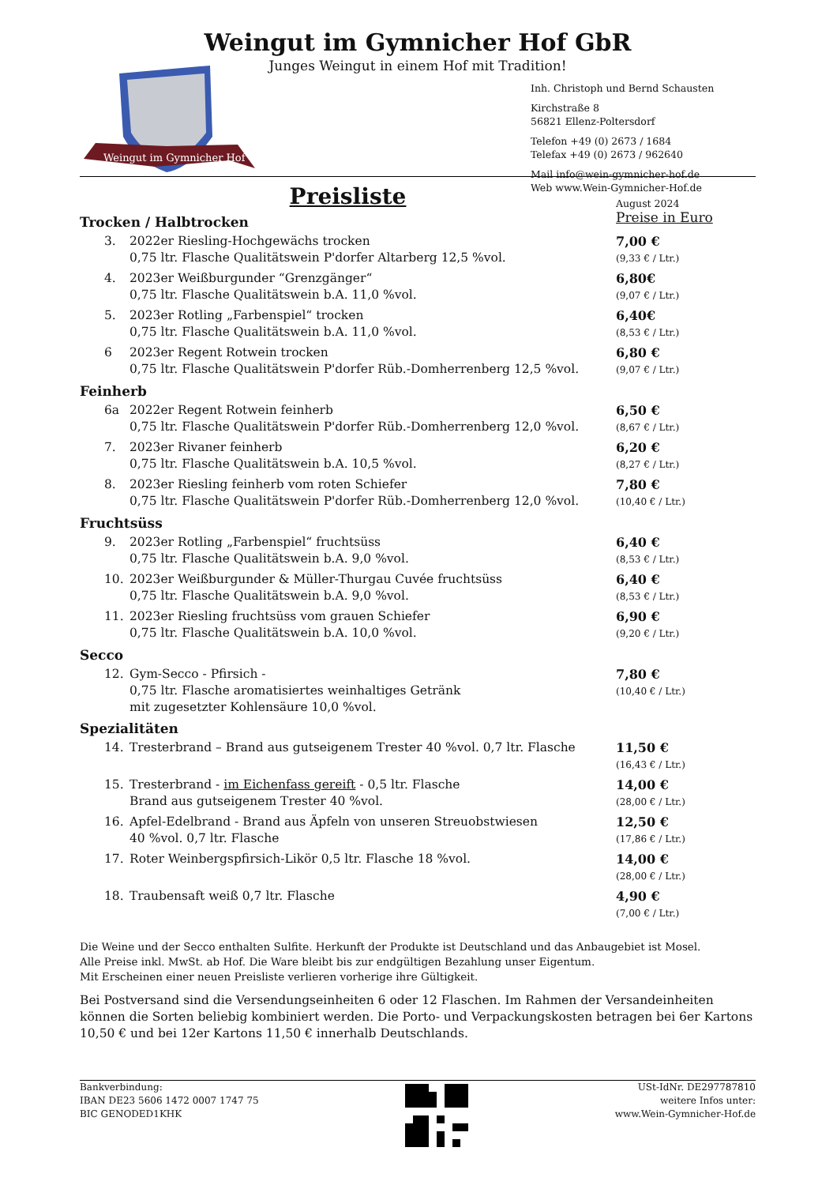Weingut im Gymnicher Hof GbR
Junges Weingut in einem Hof mit Tradition!
Weingut im Gymnicher Hof
Inh. Christoph und Bernd Schausten
Kirchstraße 8
56821 Ellenz-Poltersdorf
Telefon +49 (0) 2673 / 1684
Telefax +49 (0) 2673 / 962640
Mail info@wein-gymnicher-hof.de
Web www.Wein-Gymnicher-Hof.de
Preisliste
August 2024
Trocken / Halbtrocken
Preise in Euro
3. 2022er Riesling-Hochgewächs trocken
0,75 ltr. Flasche Qualitätswein P'dorfer Altarberg 12,5 %vol. 7,00 €
(9,33 € / Ltr.)
4. 2023er Weißburgunder “Grenzgänger“
0,75 ltr. Flasche Qualitätswein b.A. 11,0 %vol. 6,80€
(9,07 € / Ltr.)
5. 2023er Rotling „Farbenspiel“ trocken
0,75 ltr. Flasche Qualitätswein b.A. 11,0 %vol. 6,40€
(8,53 € / Ltr.)
6 2023er Regent Rotwein trocken
0,75 ltr. Flasche Qualitätswein P'dorfer Rüb.-Domherrenberg 12,5 %vol. 6,80 €
(9,07 € / Ltr.)
Feinherb
6a 2022er Regent Rotwein feinherb
0,75 ltr. Flasche Qualitätswein P'dorfer Rüb.-Domherrenberg 12,0 %vol. 6,50 €
(8,67 € / Ltr.)
7. 2023er Rivaner feinherb
0,75 ltr. Flasche Qualitätswein b.A. 10,5 %vol. 6,20 €
(8,27 € / Ltr.)
8. 2023er Riesling feinherb vom roten Schiefer
0,75 ltr. Flasche Qualitätswein P'dorfer Rüb.-Domherrenberg 12,0 %vol. 7,80 €
(10,40 € / Ltr.)
Fruchtsüss
9. 2023er Rotling „Farbenspiel“ fruchtsüss
0,75 ltr. Flasche Qualitätswein b.A. 9,0 %vol. 6,40 €
(8,53 € / Ltr.)
10. 2023er Weißburgunder & Müller-Thurgau Cuvée fruchtsüss
0,75 ltr. Flasche Qualitätswein b.A. 9,0 %vol. 6,40 €
(8,53 € / Ltr.)
11. 2023er Riesling fruchtsüss vom grauen Schiefer
0,75 ltr. Flasche Qualitätswein b.A. 10,0 %vol. 6,90 €
(9,20 € / Ltr.)
Secco
12. Gym-Secco - Pfirsich -
0,75 ltr. Flasche aromatisiertes weinhaltiges Getränk
mit zugesetzter Kohlensäure 10,0 %vol. 7,80 €
(10,40 € / Ltr.)
Spezialitäten
14. Tresterbrand – Brand aus gutseigenem Trester 40 %vol. 0,7 ltr. Flasche 11,50 €
(16,43 € / Ltr.)
15. Tresterbrand - im Eichenfass gereift - 0,5 ltr. Flasche
Brand aus gutseigenem Trester 40 %vol. 14,00 €
(28,00 € / Ltr.)
16. Apfel-Edelbrand - Brand aus Äpfeln von unseren Streuobstwiesen
40 %vol. 0,7 ltr. Flasche 12,50 €
(17,86 € / Ltr.)
17. Roter Weinbergspfirsich-Likör 0,5 ltr. Flasche 18 %vol. 14,00 €
(28,00 € / Ltr.)
18. Traubensaft weiß 0,7 ltr. Flasche 4,90 €
(7,00 € / Ltr.)
Die Weine und der Secco enthalten Sulfite. Herkunft der Produkte ist Deutschland und das Anbaugebiet ist Mosel.
Alle Preise inkl. MwSt. ab Hof. Die Ware bleibt bis zur endgültigen Bezahlung unser Eigentum.
Mit Erscheinen einer neuen Preisliste verlieren vorherige ihre Gültigkeit.
Bei Postversand sind die Versendungseinheiten 6 oder 12 Flaschen. Im Rahmen der Versandeinheiten können die Sorten beliebig kombiniert werden. Die Porto- und Verpackungskosten betragen bei 6er Kartons 10,50 € und bei 12er Kartons 11,50 € innerhalb Deutschlands.
Bankverbindung:
IBAN DE23 5606 1472 0007 1747 75
BIC GENODED1KHK
USt-IdNr. DE297787810
weitere Infos unter:
www.Wein-Gymnicher-Hof.de